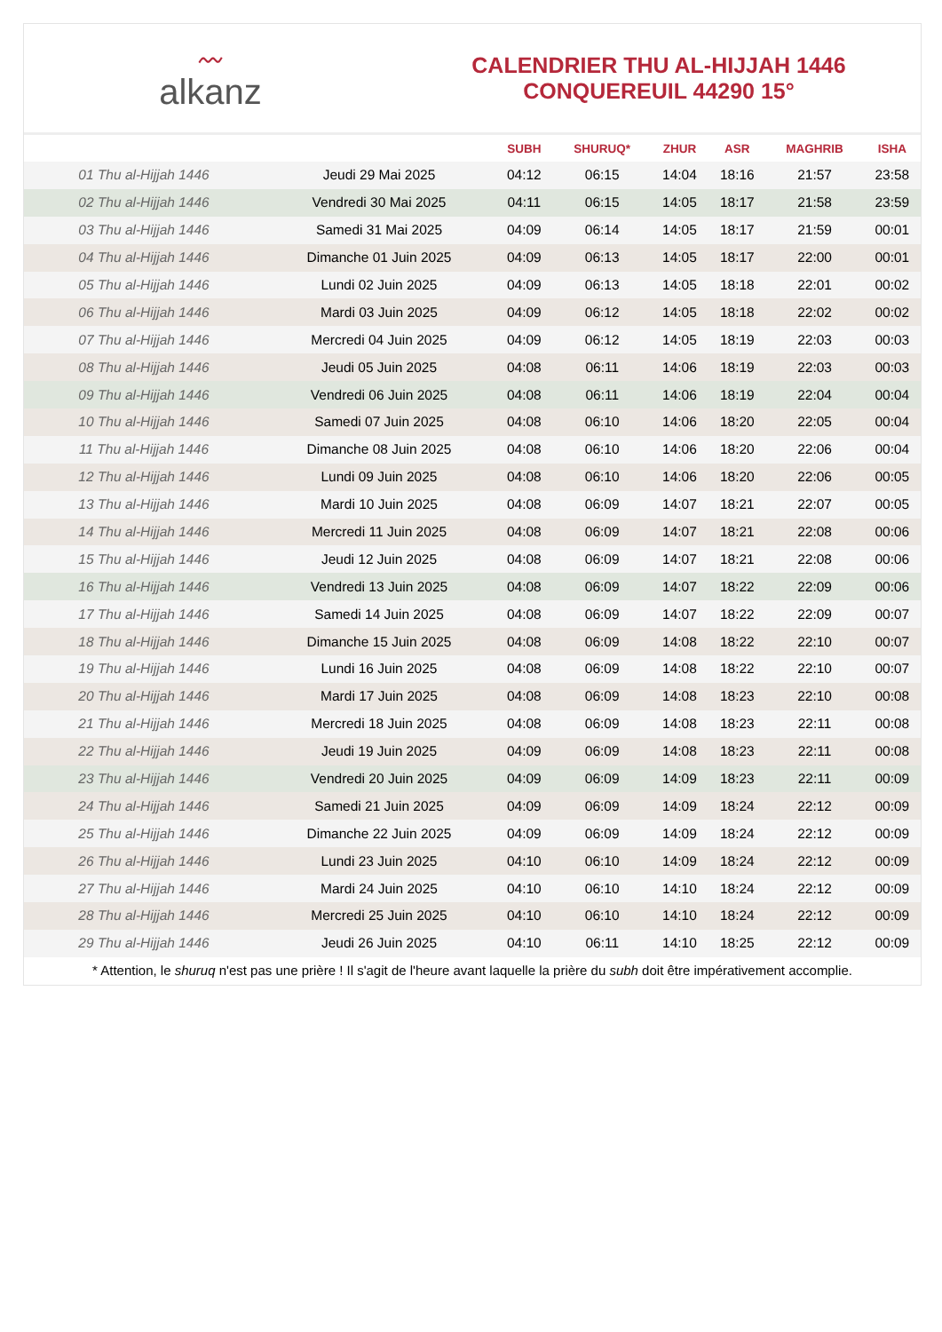〰
alkanz
CALENDRIER THU AL-HIJJAH 1446
CONQUEREUIL 44290 15°
| | | SUBH | SHURUQ* | ZHUR | ASR | MAGHRIB | ISHA |
| --- | --- | --- | --- | --- | --- | --- | --- |
| 01 Thu al-Hijjah 1446 | Jeudi 29 Mai 2025 | 04:12 | 06:15 | 14:04 | 18:16 | 21:57 | 23:58 |
| 02 Thu al-Hijjah 1446 | Vendredi 30 Mai 2025 | 04:11 | 06:15 | 14:05 | 18:17 | 21:58 | 23:59 |
| 03 Thu al-Hijjah 1446 | Samedi 31 Mai 2025 | 04:09 | 06:14 | 14:05 | 18:17 | 21:59 | 00:01 |
| 04 Thu al-Hijjah 1446 | Dimanche 01 Juin 2025 | 04:09 | 06:13 | 14:05 | 18:17 | 22:00 | 00:01 |
| 05 Thu al-Hijjah 1446 | Lundi 02 Juin 2025 | 04:09 | 06:13 | 14:05 | 18:18 | 22:01 | 00:02 |
| 06 Thu al-Hijjah 1446 | Mardi 03 Juin 2025 | 04:09 | 06:12 | 14:05 | 18:18 | 22:02 | 00:02 |
| 07 Thu al-Hijjah 1446 | Mercredi 04 Juin 2025 | 04:09 | 06:12 | 14:05 | 18:19 | 22:03 | 00:03 |
| 08 Thu al-Hijjah 1446 | Jeudi 05 Juin 2025 | 04:08 | 06:11 | 14:06 | 18:19 | 22:03 | 00:03 |
| 09 Thu al-Hijjah 1446 | Vendredi 06 Juin 2025 | 04:08 | 06:11 | 14:06 | 18:19 | 22:04 | 00:04 |
| 10 Thu al-Hijjah 1446 | Samedi 07 Juin 2025 | 04:08 | 06:10 | 14:06 | 18:20 | 22:05 | 00:04 |
| 11 Thu al-Hijjah 1446 | Dimanche 08 Juin 2025 | 04:08 | 06:10 | 14:06 | 18:20 | 22:06 | 00:04 |
| 12 Thu al-Hijjah 1446 | Lundi 09 Juin 2025 | 04:08 | 06:10 | 14:06 | 18:20 | 22:06 | 00:05 |
| 13 Thu al-Hijjah 1446 | Mardi 10 Juin 2025 | 04:08 | 06:09 | 14:07 | 18:21 | 22:07 | 00:05 |
| 14 Thu al-Hijjah 1446 | Mercredi 11 Juin 2025 | 04:08 | 06:09 | 14:07 | 18:21 | 22:08 | 00:06 |
| 15 Thu al-Hijjah 1446 | Jeudi 12 Juin 2025 | 04:08 | 06:09 | 14:07 | 18:21 | 22:08 | 00:06 |
| 16 Thu al-Hijjah 1446 | Vendredi 13 Juin 2025 | 04:08 | 06:09 | 14:07 | 18:22 | 22:09 | 00:06 |
| 17 Thu al-Hijjah 1446 | Samedi 14 Juin 2025 | 04:08 | 06:09 | 14:07 | 18:22 | 22:09 | 00:07 |
| 18 Thu al-Hijjah 1446 | Dimanche 15 Juin 2025 | 04:08 | 06:09 | 14:08 | 18:22 | 22:10 | 00:07 |
| 19 Thu al-Hijjah 1446 | Lundi 16 Juin 2025 | 04:08 | 06:09 | 14:08 | 18:22 | 22:10 | 00:07 |
| 20 Thu al-Hijjah 1446 | Mardi 17 Juin 2025 | 04:08 | 06:09 | 14:08 | 18:23 | 22:10 | 00:08 |
| 21 Thu al-Hijjah 1446 | Mercredi 18 Juin 2025 | 04:08 | 06:09 | 14:08 | 18:23 | 22:11 | 00:08 |
| 22 Thu al-Hijjah 1446 | Jeudi 19 Juin 2025 | 04:09 | 06:09 | 14:08 | 18:23 | 22:11 | 00:08 |
| 23 Thu al-Hijjah 1446 | Vendredi 20 Juin 2025 | 04:09 | 06:09 | 14:09 | 18:23 | 22:11 | 00:09 |
| 24 Thu al-Hijjah 1446 | Samedi 21 Juin 2025 | 04:09 | 06:09 | 14:09 | 18:24 | 22:12 | 00:09 |
| 25 Thu al-Hijjah 1446 | Dimanche 22 Juin 2025 | 04:09 | 06:09 | 14:09 | 18:24 | 22:12 | 00:09 |
| 26 Thu al-Hijjah 1446 | Lundi 23 Juin 2025 | 04:10 | 06:10 | 14:09 | 18:24 | 22:12 | 00:09 |
| 27 Thu al-Hijjah 1446 | Mardi 24 Juin 2025 | 04:10 | 06:10 | 14:10 | 18:24 | 22:12 | 00:09 |
| 28 Thu al-Hijjah 1446 | Mercredi 25 Juin 2025 | 04:10 | 06:10 | 14:10 | 18:24 | 22:12 | 00:09 |
| 29 Thu al-Hijjah 1446 | Jeudi 26 Juin 2025 | 04:10 | 06:11 | 14:10 | 18:25 | 22:12 | 00:09 |
* Attention, le shuruq n'est pas une prière ! Il s'agit de l'heure avant laquelle la prière du subh doit être impérativement accomplie.